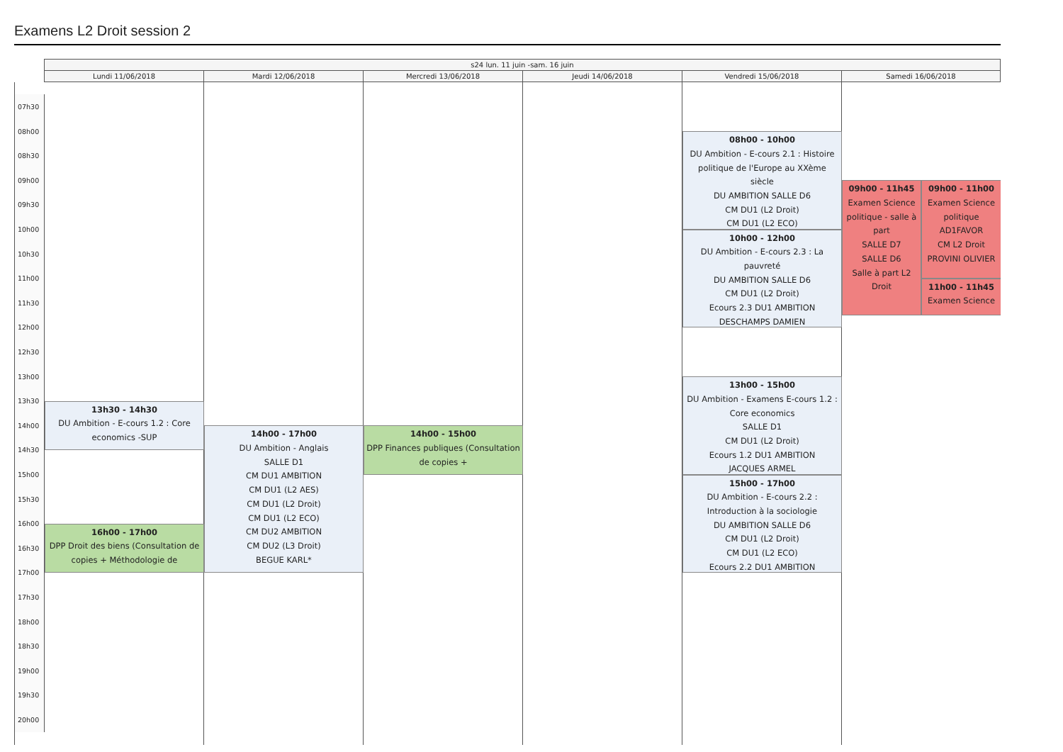Examens L2 Droit session 2
s24 lun. 11 juin -sam. 16 juin
Lundi 11/06/2018
Mardi 12/06/2018
Mercredi 13/06/2018
Jeudi 14/06/2018
Vendredi 15/06/2018
Samedi 16/06/2018
07h30
08h00
08h30
09h00
09h30
10h00
10h30
11h00
11h30
12h00
12h30
13h00
13h30
14h00
14h30
15h00
15h30
16h00
16h30
17h00
17h30
18h00
18h30
19h00
19h30
20h00
13h30 - 14h30
DU Ambition - E-cours 1.2 : Core economics -SUP
16h00 - 17h00
DPP Droit des biens (Consultation de copies + Méthodologie de
14h00 - 17h00
DU Ambition - Anglais
SALLE D1
CM DU1 AMBITION
CM DU1 (L2 AES)
CM DU1 (L2 Droit)
CM DU1 (L2 ECO)
CM DU2 AMBITION
CM DU2 (L3 Droit)
BEGUE KARL*
14h00 - 15h00
DPP Finances publiques (Consultation de copies +
08h00 - 10h00
DU Ambition - E-cours 2.1 : Histoire politique de l'Europe au XXème siècle
DU AMBITION SALLE D6
CM DU1 (L2 Droit)
CM DU1 (L2 ECO)
10h00 - 12h00
DU Ambition - E-cours 2.3 : La pauvreté
DU AMBITION SALLE D6
CM DU1 (L2 Droit)
Ecours 2.3 DU1 AMBITION
DESCHAMPS DAMIEN
13h00 - 15h00
DU Ambition - Examens E-cours 1.2 : Core economics
SALLE D1
CM DU1 (L2 Droit)
Ecours 1.2 DU1 AMBITION
JACQUES ARMEL
15h00 - 17h00
DU Ambition - E-cours 2.2 : Introduction à la sociologie
DU AMBITION SALLE D6
CM DU1 (L2 Droit)
CM DU1 (L2 ECO)
Ecours 2.2 DU1 AMBITION
09h00 - 11h45
Examen Science politique - salle à part
SALLE D7
SALLE D6
Salle à part L2 Droit
09h00 - 11h00
Examen Science politique
AD1FAVOR
CM L2 Droit
PROVINI OLIVIER
11h00 - 11h45
Examen Science